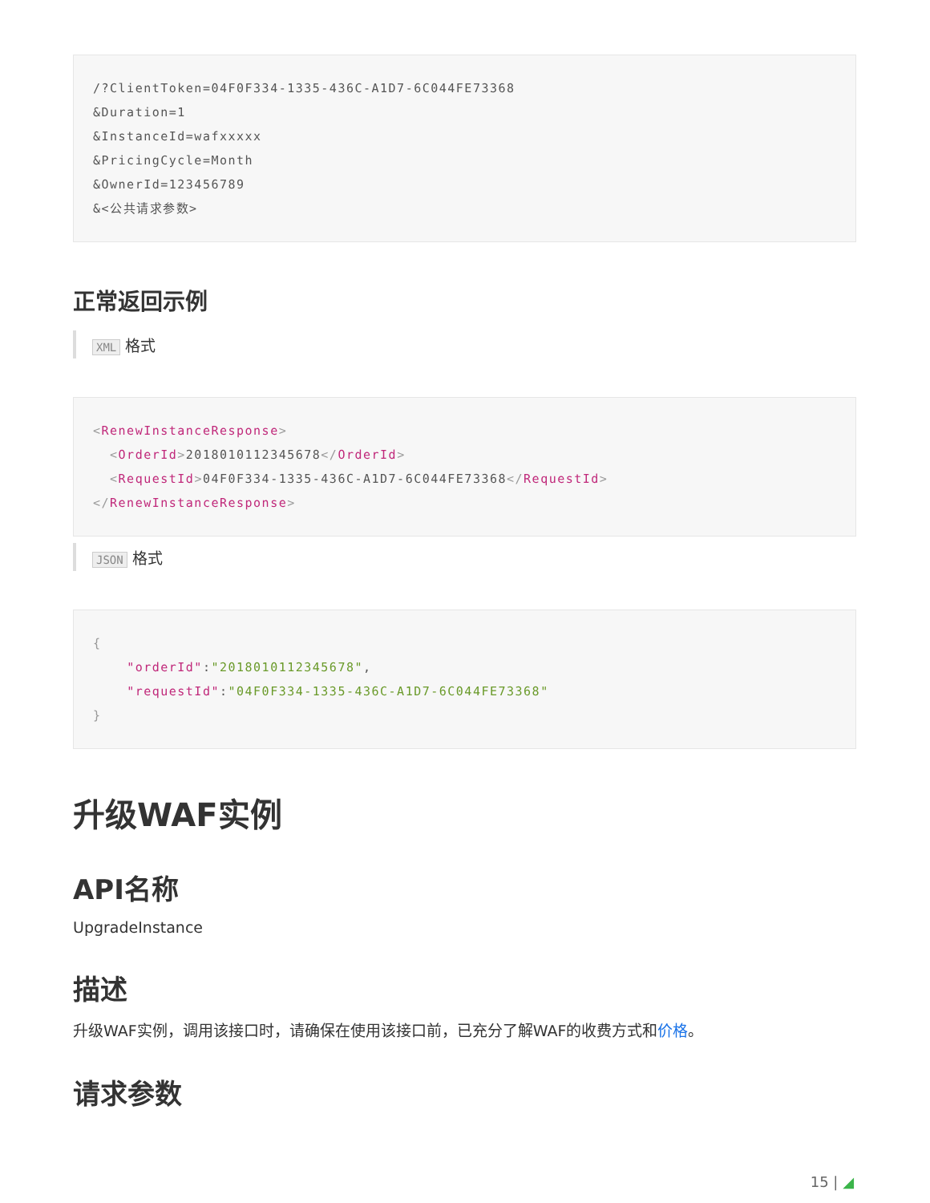/?ClientToken=04F0F334-1335-436C-A1D7-6C044FE73368
&Duration=1
&InstanceId=wafxxxxx
&PricingCycle=Month
&OwnerId=123456789
&<公共请求参数>
正常返回示例
XML 格式
<RenewInstanceResponse>
  <OrderId>2018010112345678</OrderId>
  <RequestId>04F0F334-1335-436C-A1D7-6C044FE73368</RequestId>
</RenewInstanceResponse>
JSON 格式
{
    "orderId":"2018010112345678",
    "requestId":"04F0F334-1335-436C-A1D7-6C044FE73368"
}
升级WAF实例
API名称
UpgradeInstance
描述
升级WAF实例，调用该接口时，请确保在使用该接口前，已充分了解WAF的收费方式和价格。
请求参数
15 | ◢